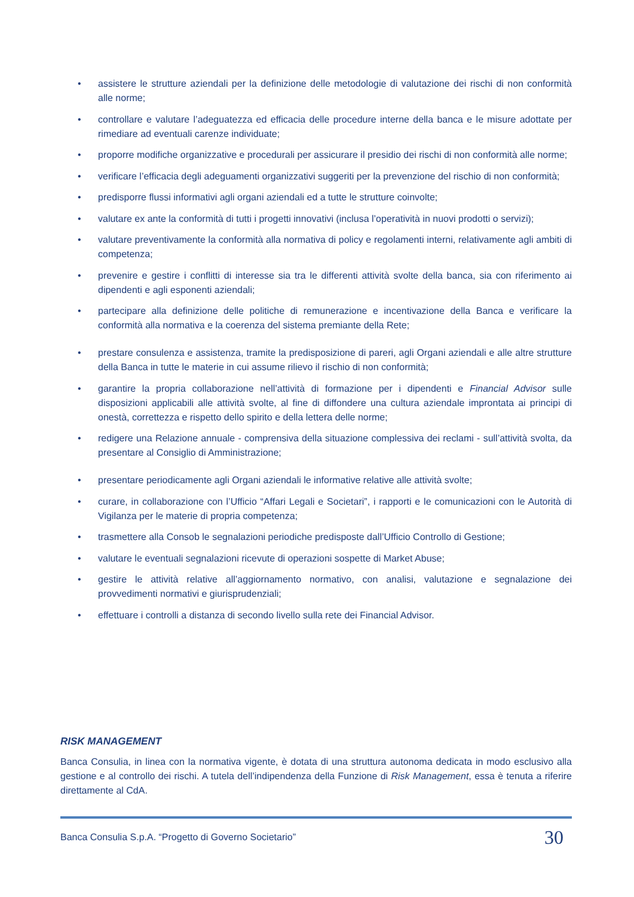• assistere le strutture aziendali per la definizione delle metodologie di valutazione dei rischi di non conformità alle norme;
• controllare e valutare l’adeguatezza ed efficacia delle procedure interne della banca e le misure adottate per rimediare ad eventuali carenze individuate;
• proporre modifiche organizzative e procedurali per assicurare il presidio dei rischi di non conformità alle norme;
• verificare l’efficacia degli adeguamenti organizzativi suggeriti per la prevenzione del rischio di non conformità;
• predisporre flussi informativi agli organi aziendali ed a tutte le strutture coinvolte;
• valutare ex ante la conformità di tutti i progetti innovativi (inclusa l’operatività in nuovi prodotti o servizi);
• valutare preventivamente la conformità alla normativa di policy e regolamenti interni, relativamente agli ambiti di competenza;
• prevenire e gestire i conflitti di interesse sia tra le differenti attività svolte della banca, sia con riferimento ai dipendenti e agli esponenti aziendali;
• partecipare alla definizione delle politiche di remunerazione e incentivazione della Banca e verificare la conformità alla normativa e la coerenza del sistema premiante della Rete;
• prestare consulenza e assistenza, tramite la predisposizione di pareri, agli Organi aziendali e alle altre strutture della Banca in tutte le materie in cui assume rilievo il rischio di non conformità;
• garantire la propria collaborazione nell’attività di formazione per i dipendenti e Financial Advisor sulle disposizioni applicabili alle attività svolte, al fine di diffondere una cultura aziendale improntata ai principi di onestà, correttezza e rispetto dello spirito e della lettera delle norme;
• redigere una Relazione annuale - comprensiva della situazione complessiva dei reclami - sull’attività svolta, da presentare al Consiglio di Amministrazione;
• presentare periodicamente agli Organi aziendali le informative relative alle attività svolte;
• curare, in collaborazione con l’Ufficio “Affari Legali e Societari”, i rapporti e le comunicazioni con le Autorità di Vigilanza per le materie di propria competenza;
• trasmettere alla Consob le segnalazioni periodiche predisposte dall’Ufficio Controllo di Gestione;
• valutare le eventuali segnalazioni ricevute di operazioni sospette di Market Abuse;
• gestire le attività relative all’aggiornamento normativo, con analisi, valutazione e segnalazione dei provvedimenti normativi e giurisprudenziali;
• effettuare i controlli a distanza di secondo livello sulla rete dei Financial Advisor.
RISK MANAGEMENT
Banca Consulia, in linea con la normativa vigente, è dotata di una struttura autonoma dedicata in modo esclusivo alla gestione e al controllo dei rischi. A tutela dell’indipendenza della Funzione di Risk Management, essa è tenuta a riferire direttamente al CdA.
Banca Consulia S.p.A. “Progetto di Governo Societario” 30